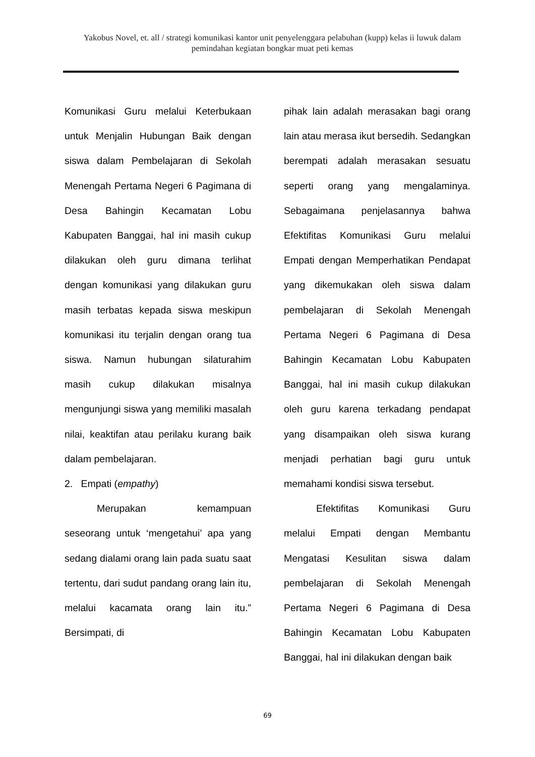Yakobus Novel, et. all / strategi komunikasi kantor unit penyelenggara pelabuhan (kupp) kelas ii luwuk dalam pemindahan kegiatan bongkar muat peti kemas
Komunikasi Guru melalui Keterbukaan untuk Menjalin Hubungan Baik dengan siswa dalam Pembelajaran di Sekolah Menengah Pertama Negeri 6 Pagimana di Desa Bahingin Kecamatan Lobu Kabupaten Banggai, hal ini masih cukup dilakukan oleh guru dimana terlihat dengan komunikasi yang dilakukan guru masih terbatas kepada siswa meskipun komunikasi itu terjalin dengan orang tua siswa. Namun hubungan silaturahim masih cukup dilakukan misalnya mengunjungi siswa yang memiliki masalah nilai, keaktifan atau perilaku kurang baik dalam pembelajaran.
2. Empati (empathy)
Merupakan kemampuan seseorang untuk ‘mengetahui’ apa yang sedang dialami orang lain pada suatu saat tertentu, dari sudut pandang orang lain itu, melalui kacamata orang lain itu.” Bersimpati, di
pihak lain adalah merasakan bagi orang lain atau merasa ikut bersedih. Sedangkan berempati adalah merasakan sesuatu seperti orang yang mengalaminya. Sebagaimana penjelasannya bahwa Efektifitas Komunikasi Guru melalui Empati dengan Memperhatikan Pendapat yang dikemukakan oleh siswa dalam pembelajaran di Sekolah Menengah Pertama Negeri 6 Pagimana di Desa Bahingin Kecamatan Lobu Kabupaten Banggai, hal ini masih cukup dilakukan oleh guru karena terkadang pendapat yang disampaikan oleh siswa kurang menjadi perhatian bagi guru untuk memahami kondisi siswa tersebut.
Efektifitas Komunikasi Guru melalui Empati dengan Membantu Mengatasi Kesulitan siswa dalam pembelajaran di Sekolah Menengah Pertama Negeri 6 Pagimana di Desa Bahingin Kecamatan Lobu Kabupaten Banggai, hal ini dilakukan dengan baik
69